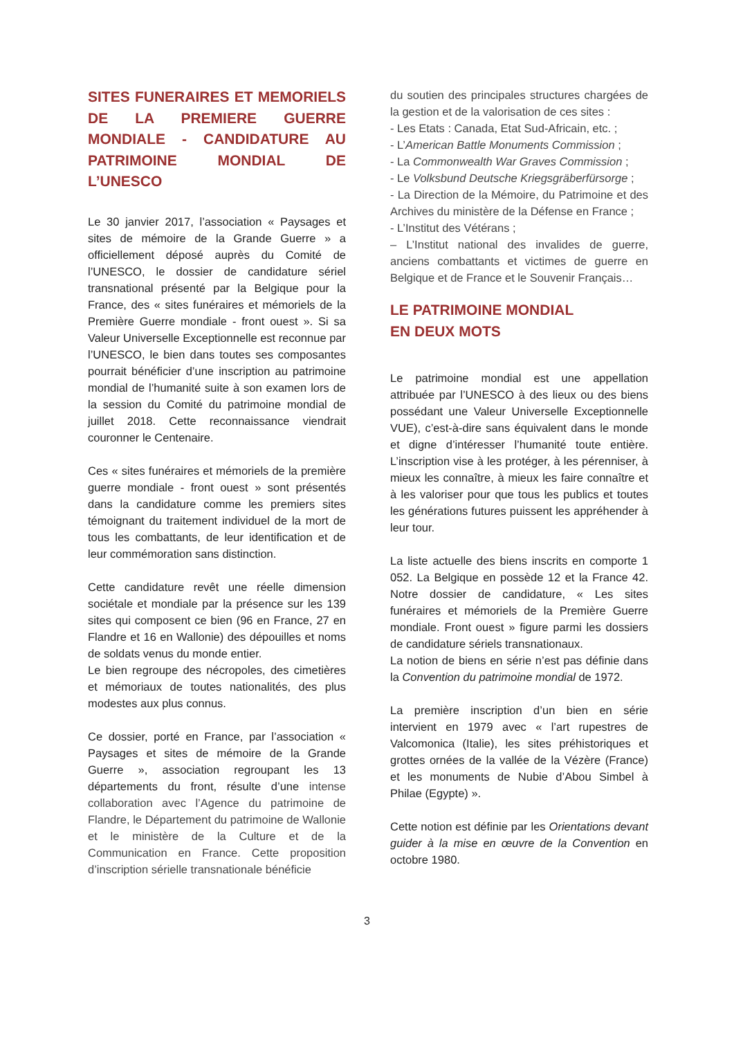SITES FUNERAIRES ET MEMORIELS DE LA PREMIERE GUERRE MONDIALE - CANDIDATURE AU PATRIMOINE MONDIAL DE L’UNESCO
Le 30 janvier 2017, l’association « Paysages et sites de mémoire de la Grande Guerre » a officiellement déposé auprès du Comité de l’UNESCO, le dossier de candidature sériel transnational présenté par la Belgique pour la France, des « sites funéraires et mémoriels de la Première Guerre mondiale - front ouest ». Si sa Valeur Universelle Exceptionnelle est reconnue par l’UNESCO, le bien dans toutes ses composantes pourrait bénéficier d’une inscription au patrimoine mondial de l’humanité suite à son examen lors de la session du Comité du patrimoine mondial de juillet 2018. Cette reconnaissance viendrait couronner le Centenaire.
Ces « sites funéraires et mémoriels de la première guerre mondiale - front ouest » sont présentés dans la candidature comme les premiers sites témoignant du traitement individuel de la mort de tous les combattants, de leur identification et de leur commémoration sans distinction.
Cette candidature revêt une réelle dimension sociétale et mondiale par la présence sur les 139 sites qui composent ce bien (96 en France, 27 en Flandre et 16 en Wallonie) des dépouilles et noms de soldats venus du monde entier.
Le bien regroupe des nécropoles, des cimetières et mémoriaux de toutes nationalités, des plus modestes aux plus connus.
Ce dossier, porté en France, par l’association « Paysages et sites de mémoire de la Grande Guerre », association regroupant les 13 départements du front, résulte d’une intense collaboration avec l’Agence du patrimoine de Flandre, le Département du patrimoine de Wallonie et le ministère de la Culture et de la Communication en France. Cette proposition d’inscription sérielle transnationale bénéficie
du soutien des principales structures chargées de la gestion et de la valorisation de ces sites :
- Les Etats : Canada, Etat Sud-Africain, etc. ;
- L’American Battle Monuments Commission ;
- La Commonwealth War Graves Commission ;
- Le Volksbund Deutsche Kriegsgräberfürsorge ;
- La Direction de la Mémoire, du Patrimoine et des Archives du ministère de la Défense en France ;
- L’Institut des Vétérans ;
– L’Institut national des invalides de guerre, anciens combattants et victimes de guerre en Belgique et de France et le Souvenir Français…
LE PATRIMOINE MONDIAL
EN DEUX MOTS
Le patrimoine mondial est une appellation attribuée par l’UNESCO à des lieux ou des biens possédant une Valeur Universelle Exceptionnelle VUE), c’est-à-dire sans équivalent dans le monde et digne d’intéresser l’humanité toute entière. L’inscription vise à les protéger, à les pérenniser, à mieux les connaître, à mieux les faire connaître et à les valoriser pour que tous les publics et toutes les générations futures puissent les appréhender à leur tour.
La liste actuelle des biens inscrits en comporte 1 052. La Belgique en possède 12 et la France 42. Notre dossier de candidature, « Les sites funéraires et mémoriels de la Première Guerre mondiale. Front ouest » figure parmi les dossiers de candidature sériels transnationaux.
La notion de biens en série n’est pas définie dans la Convention du patrimoine mondial de 1972.
La première inscription d’un bien en série intervient en 1979 avec « l’art rupestres de Valcomonica (Italie), les sites préhistoriques et grottes ornées de la vallée de la Vézère (France) et les monuments de Nubie d’Abou Simbel à Philae (Egypte) ».
Cette notion est définie par les Orientations devant guider à la mise en œuvre de la Convention en octobre 1980.
3